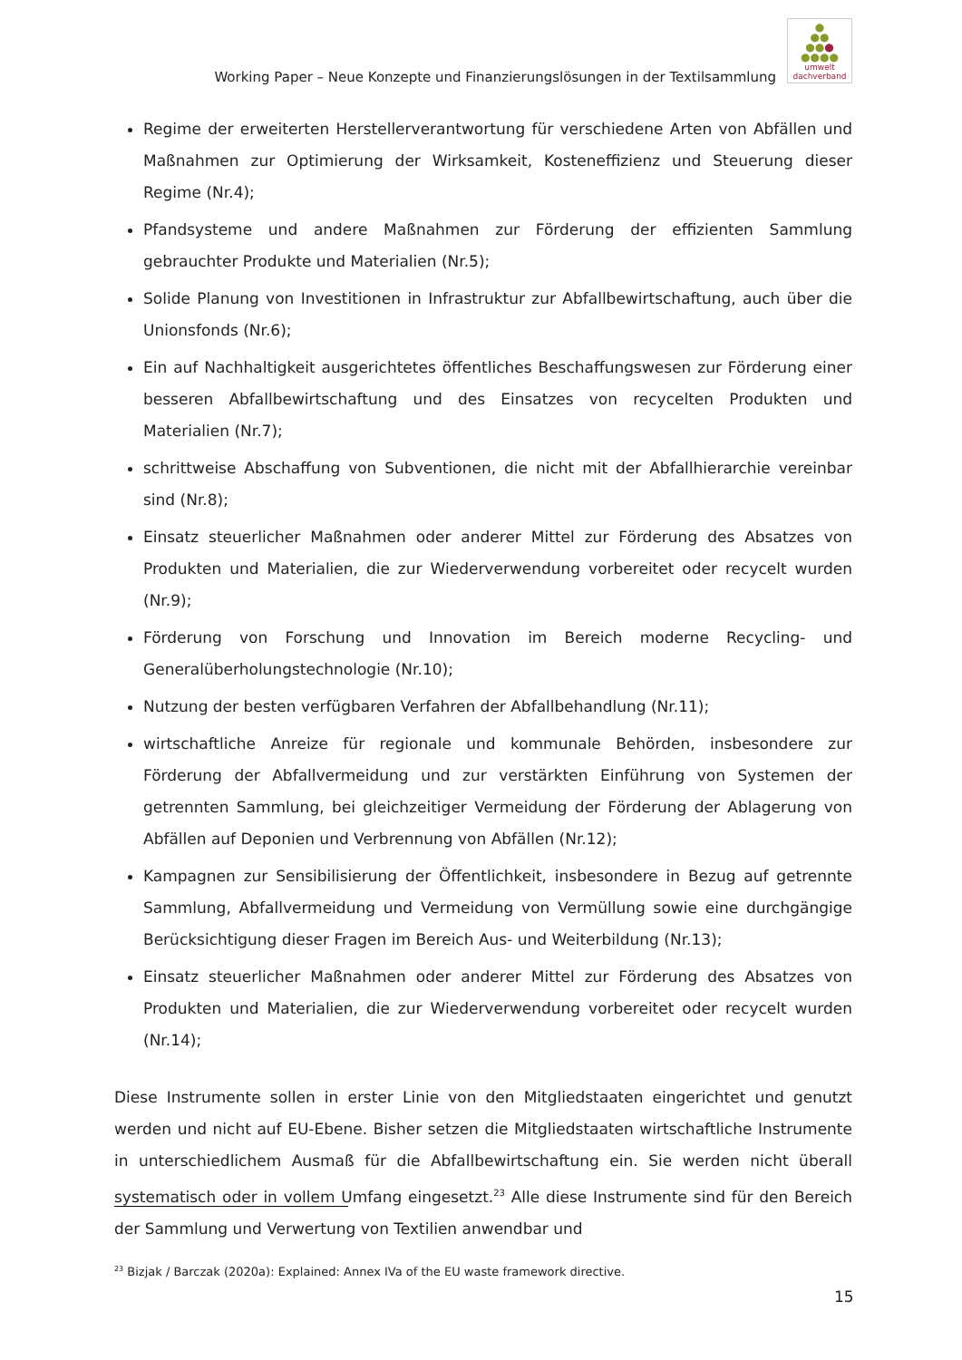Working Paper – Neue Konzepte und Finanzierungslösungen in der Textilsammlung
●
●●
●●●
●●●●
umwelt
dachverband
Regime der erweiterten Herstellerverantwortung für verschiedene Arten von Abfällen und Maßnahmen zur Optimierung der Wirksamkeit, Kosteneffizienz und Steuerung dieser Regime (Nr.4);
Pfandsysteme und andere Maßnahmen zur Förderung der effizienten Sammlung gebrauchter Produkte und Materialien (Nr.5);
Solide Planung von Investitionen in Infrastruktur zur Abfallbewirtschaftung, auch über die Unionsfonds (Nr.6);
Ein auf Nachhaltigkeit ausgerichtetes öffentliches Beschaffungswesen zur Förderung einer besseren Abfallbewirtschaftung und des Einsatzes von recycelten Produkten und Materialien (Nr.7);
schrittweise Abschaffung von Subventionen, die nicht mit der Abfallhierarchie vereinbar sind (Nr.8);
Einsatz steuerlicher Maßnahmen oder anderer Mittel zur Förderung des Absatzes von Produkten und Materialien, die zur Wiederverwendung vorbereitet oder recycelt wurden (Nr.9);
Förderung von Forschung und Innovation im Bereich moderne Recycling- und Generalüberholungstechnologie (Nr.10);
Nutzung der besten verfügbaren Verfahren der Abfallbehandlung (Nr.11);
wirtschaftliche Anreize für regionale und kommunale Behörden, insbesondere zur Förderung der Abfallvermeidung und zur verstärkten Einführung von Systemen der getrennten Sammlung, bei gleichzeitiger Vermeidung der Förderung der Ablagerung von Abfällen auf Deponien und Verbrennung von Abfällen (Nr.12);
Kampagnen zur Sensibilisierung der Öffentlichkeit, insbesondere in Bezug auf getrennte Sammlung, Abfallvermeidung und Vermeidung von Vermüllung sowie eine durchgängige Berücksichtigung dieser Fragen im Bereich Aus- und Weiterbildung (Nr.13);
Einsatz steuerlicher Maßnahmen oder anderer Mittel zur Förderung des Absatzes von Produkten und Materialien, die zur Wiederverwendung vorbereitet oder recycelt wurden (Nr.14);
Diese Instrumente sollen in erster Linie von den Mitgliedstaaten eingerichtet und genutzt werden und nicht auf EU-Ebene. Bisher setzen die Mitgliedstaaten wirtschaftliche Instrumente in unterschiedlichem Ausmaß für die Abfallbewirtschaftung ein. Sie werden nicht überall systematisch oder in vollem Umfang eingesetzt.<sup>23</sup> Alle diese Instrumente sind für den Bereich der Sammlung und Verwertung von Textilien anwendbar und
<sup>23</sup> Bizjak / Barczak (2020a): Explained: Annex IVa of the EU waste framework directive.
15